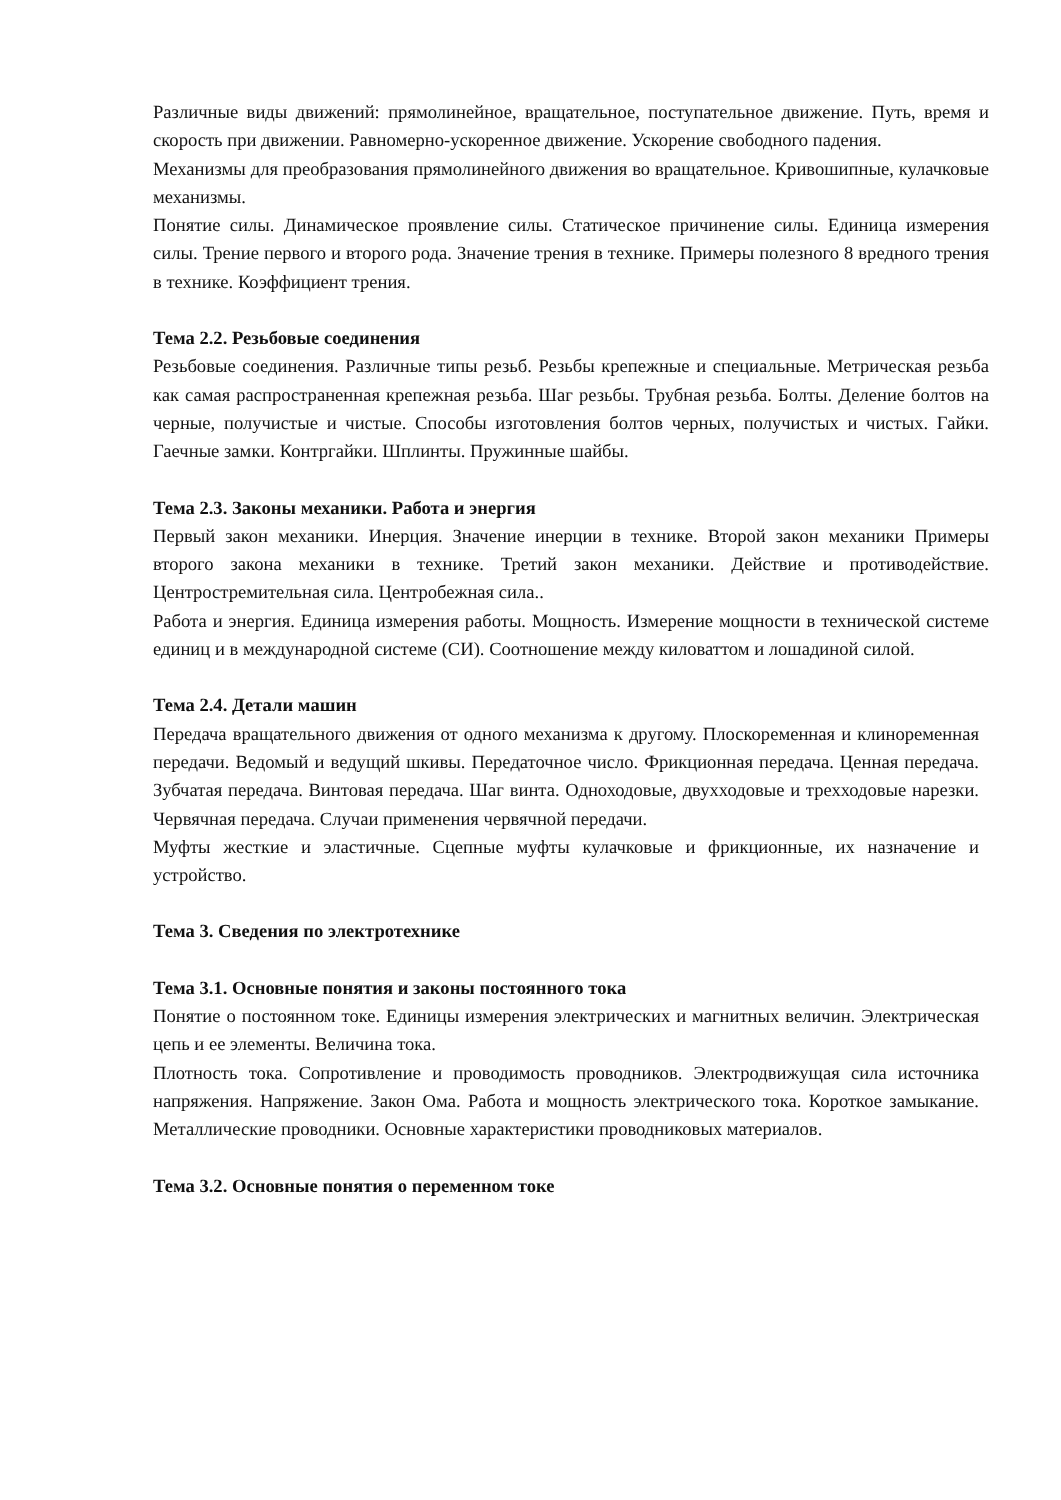Различные виды движений: прямолинейное, вращательное, поступательное движение. Путь, время и скорость при движении. Равномерно-ускоренное движение. Ускорение свободного падения.
Механизмы для преобразования прямолинейного движения во вращательное. Кривошипные, кулачковые механизмы.
Понятие силы. Динамическое проявление силы. Статическое причинение силы. Единица измерения силы. Трение первого и второго рода. Значение трения в технике. Примеры полезного 8 вредного трения в технике. Коэффициент трения.
Тема 2.2. Резьбовые соединения
Резьбовые соединения. Различные типы резьб. Резьбы крепежные и специальные. Метрическая резьба как самая распространенная крепежная резьба. Шаг резьбы. Трубная резьба. Болты. Деление болтов на черные, получистые и чистые. Способы изготовления болтов черных, получистых и чистых. Гайки. Гаечные замки. Контргайки. Шплинты. Пружинные шайбы.
Тема 2.3. Законы механики. Работа и энергия
Первый закон механики. Инерция. Значение инерции в технике. Второй закон механики Примеры второго закона механики в технике. Третий закон механики. Действие и противодействие. Центростремительная сила. Центробежная сила..
Работа и энергия. Единица измерения работы. Мощность. Измерение мощности в технической системе единиц и в международной системе (СИ). Соотношение между киловаттом и лошадиной силой.
Тема 2.4. Детали машин
Передача вращательного движения от одного механизма к другому. Плоскоременная и клиноременная передачи. Ведомый и ведущий шкивы. Передаточное число. Фрикционная передача. Ценная передача. Зубчатая передача. Винтовая передача. Шаг винта. Одноходовые, двухходовые и трехходовые нарезки. Червячная передача. Случаи применения червячной передачи.
Муфты жесткие и эластичные. Сцепные муфты кулачковые и фрикционные, их назначение и устройство.
Тема 3. Сведения по электротехнике
Тема 3.1. Основные понятия и законы постоянного тока
Понятие о постоянном токе. Единицы измерения электрических и магнитных величин. Электрическая цепь и ее элементы. Величина тока.
Плотность тока. Сопротивление и проводимость проводников. Электродвижущая сила источника напряжения. Напряжение. Закон Ома. Работа и мощность электрического тока. Короткое замыкание. Металлические проводники. Основные характеристики проводниковых материалов.
Тема 3.2. Основные понятия о переменном токе